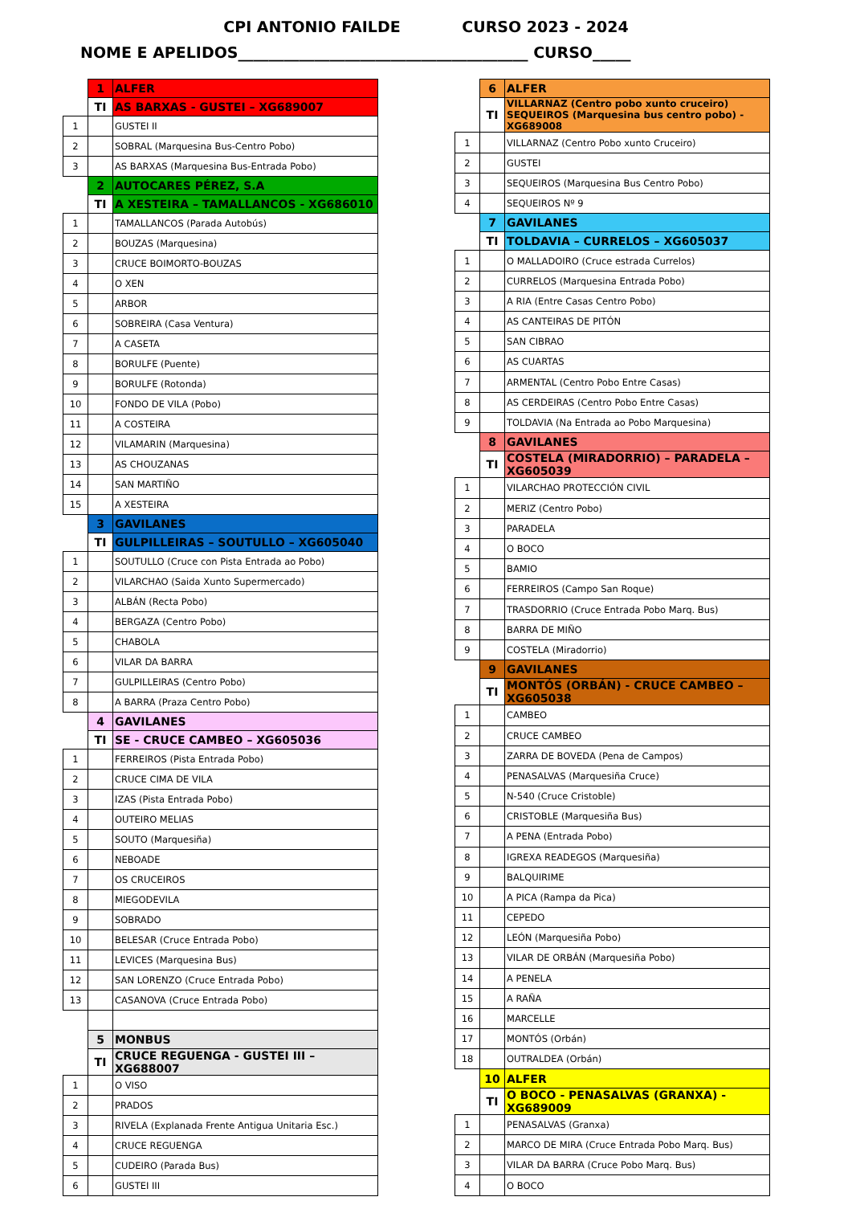CPI ANTONIO FAILDE CURSO 2023 - 2024
NOME E APELIDOS______________________________________ CURSO_____
| | 1 | ALFER |
| | TI | AS BARXAS - GUSTEI – XG689007 |
| 1 | | GUSTEI II |
| 2 | | SOBRAL (Marquesina Bus-Centro Pobo) |
| 3 | | AS BARXAS (Marquesina Bus-Entrada Pobo) |
| | 2 | AUTOCARES PÉREZ, S.A |
| | TI | A XESTEIRA – TAMALLANCOS - XG686010 |
| 1 | | TAMALLANCOS (Parada Autobús) |
| 2 | | BOUZAS (Marquesina) |
| 3 | | CRUCE BOIMORTO-BOUZAS |
| 4 | | O XEN |
| 5 | | ARBOR |
| 6 | | SOBREIRA (Casa Ventura) |
| 7 | | A CASETA |
| 8 | | BORULFE (Puente) |
| 9 | | BORULFE (Rotonda) |
| 10 | | FONDO DE VILA (Pobo) |
| 11 | | A COSTEIRA |
| 12 | | VILAMARIN (Marquesina) |
| 13 | | AS CHOUZANAS |
| 14 | | SAN MARTIÑO |
| 15 | | A XESTEIRA |
| | 3 | GAVILANES |
| | TI | GULPILLEIRAS – SOUTULLO – XG605040 |
| 1 | | SOUTULLO (Cruce con Pista Entrada ao Pobo) |
| 2 | | VILARCHAO (Saida Xunto Supermercado) |
| 3 | | ALBÁN (Recta Pobo) |
| 4 | | BERGAZA (Centro Pobo) |
| 5 | | CHABOLA |
| 6 | | VILAR DA BARRA |
| 7 | | GULPILLEIRAS (Centro Pobo) |
| 8 | | A BARRA (Praza Centro Pobo) |
| | 4 | GAVILANES |
| | TI | SE - CRUCE CAMBEO – XG605036 |
| 1 | | FERREIROS (Pista Entrada Pobo) |
| 2 | | CRUCE CIMA DE VILA |
| 3 | | IZAS (Pista Entrada Pobo) |
| 4 | | OUTEIRO MELIAS |
| 5 | | SOUTO (Marquesiña) |
| 6 | | NEBOADE |
| 7 | | OS CRUCEIROS |
| 8 | | MIEGODEVILA |
| 9 | | SOBRADO |
| 10 | | BELESAR (Cruce Entrada Pobo) |
| 11 | | LEVICES (Marquesina Bus) |
| 12 | | SAN LORENZO (Cruce Entrada Pobo) |
| 13 | | CASANOVA (Cruce Entrada Pobo) |
| | 5 | MONBUS |
| | TI | CRUCE REGUENGA - GUSTEI III – XG688007 |
| 1 | | O VISO |
| 2 | | PRADOS |
| 3 | | RIVELA (Explanada Frente Antigua Unitaria Esc.) |
| 4 | | CRUCE REGUENGA |
| 5 | | CUDEIRO (Parada Bus) |
| 6 | | GUSTEI III |
| | 6 | ALFER |
| | TI | VILLARNAZ (Centro pobo xunto cruceiro) SEQUEIROS (Marquesina bus centro pobo) - XG689008 |
| 1 | | VILLARNAZ (Centro Pobo xunto Cruceiro) |
| 2 | | GUSTEI |
| 3 | | SEQUEIROS (Marquesina Bus Centro Pobo) |
| 4 | | SEQUEIROS Nº 9 |
| | 7 | GAVILANES |
| | TI | TOLDAVIA – CURRELOS – XG605037 |
| 1 | | O MALLADOIRO (Cruce estrada Currelos) |
| 2 | | CURRELOS (Marquesina Entrada Pobo) |
| 3 | | A RIA (Entre Casas Centro Pobo) |
| 4 | | AS CANTEIRAS DE PITÓN |
| 5 | | SAN CIBRAO |
| 6 | | AS CUARTAS |
| 7 | | ARMENTAL (Centro Pobo Entre Casas) |
| 8 | | AS CERDEIRAS (Centro Pobo Entre Casas) |
| 9 | | TOLDAVIA (Na Entrada ao Pobo Marquesina) |
| | 8 | GAVILANES |
| | TI | COSTELA (MIRADORRIO) – PARADELA – XG605039 |
| 1 | | VILARCHAO PROTECCIÓN CIVIL |
| 2 | | MERIZ (Centro Pobo) |
| 3 | | PARADELA |
| 4 | | O BOCO |
| 5 | | BAMIO |
| 6 | | FERREIROS (Campo San Roque) |
| 7 | | TRASDORRIO (Cruce Entrada Pobo Marq. Bus) |
| 8 | | BARRA DE MIÑO |
| 9 | | COSTELA (Miradorrio) |
| | 9 | GAVILANES |
| | TI | MONTÓS (ORBÁN) - CRUCE CAMBEO – XG605038 |
| 1 | | CAMBEO |
| 2 | | CRUCE CAMBEO |
| 3 | | ZARRA DE BOVEDA (Pena de Campos) |
| 4 | | PENASALVAS (Marquesiña Cruce) |
| 5 | | N-540 (Cruce Cristoble) |
| 6 | | CRISTOBLE (Marquesiña Bus) |
| 7 | | A PENA (Entrada Pobo) |
| 8 | | IGREXA READEGOS (Marquesiña) |
| 9 | | BALQUIRIME |
| 10 | | A PICA (Rampa da Pica) |
| 11 | | CEPEDO |
| 12 | | LEÓN (Marquesiña Pobo) |
| 13 | | VILAR DE ORBÁN (Marquesiña Pobo) |
| 14 | | A PENELA |
| 15 | | A RAÑA |
| 16 | | MARCELLE |
| 17 | | MONTÓS (Orbán) |
| 18 | | OUTRALDEA (Orbán) |
| | 10 | ALFER |
| | TI | O BOCO - PENASALVAS (GRANXA) - XG689009 |
| 1 | | PENASALVAS (Granxa) |
| 2 | | MARCO DE MIRA (Cruce Entrada Pobo Marq. Bus) |
| 3 | | VILAR DA BARRA (Cruce Pobo Marq. Bus) |
| 4 | | O BOCO |